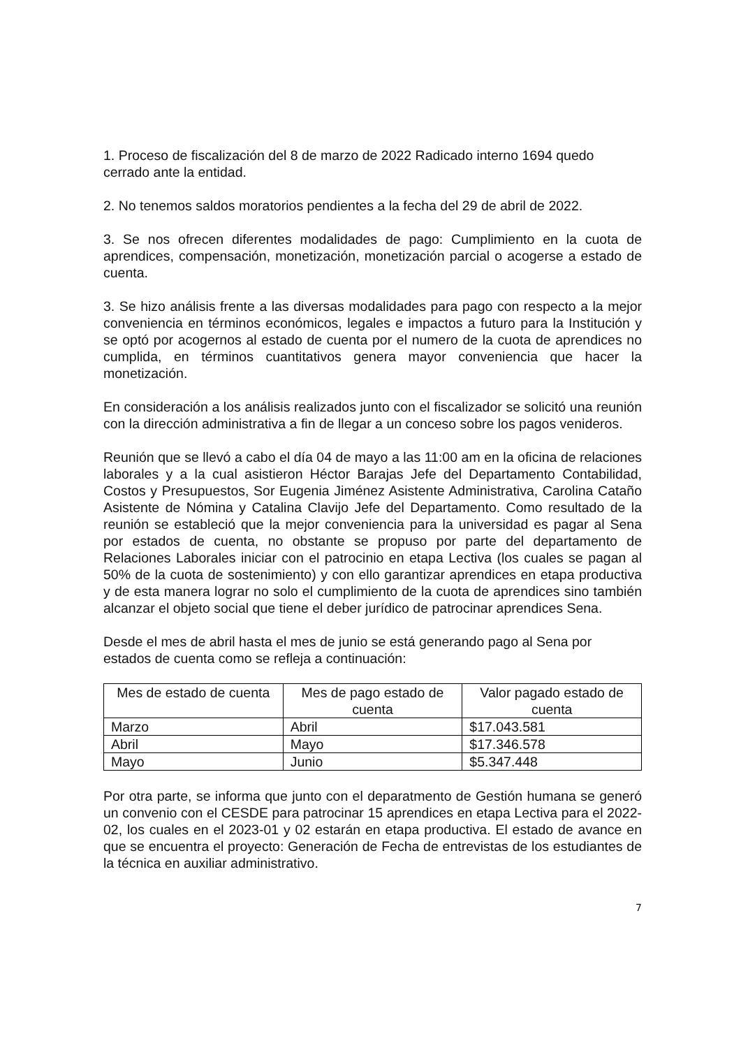1. Proceso de fiscalización del 8 de marzo de 2022 Radicado interno 1694 quedo cerrado ante la entidad.
2. No tenemos saldos moratorios pendientes a la fecha del 29 de abril de 2022.
3. Se nos ofrecen diferentes modalidades de pago: Cumplimiento en la cuota de aprendices, compensación, monetización, monetización parcial o acogerse a estado de cuenta.
3. Se hizo análisis frente a las diversas modalidades para pago con respecto a la mejor conveniencia en términos económicos, legales e impactos a futuro para la Institución y se optó por acogernos al estado de cuenta por el numero de la cuota de aprendices no cumplida, en términos cuantitativos genera mayor conveniencia que hacer la monetización.
En consideración a los análisis realizados junto con el fiscalizador se solicitó una reunión con la dirección administrativa a fin de llegar a un conceso sobre los pagos venideros.
Reunión que se llevó a cabo el día 04 de mayo a las 11:00 am en la oficina de relaciones laborales y a la cual asistieron Héctor Barajas Jefe del Departamento Contabilidad, Costos y Presupuestos, Sor Eugenia Jiménez Asistente Administrativa, Carolina Cataño Asistente de Nómina y Catalina Clavijo Jefe del Departamento. Como resultado de la reunión se estableció que la mejor conveniencia para la universidad es pagar al Sena por estados de cuenta, no obstante se propuso por parte del departamento de Relaciones Laborales iniciar con el patrocinio en etapa Lectiva (los cuales se pagan al 50% de la cuota de sostenimiento) y con ello garantizar aprendices en etapa productiva y de esta manera lograr no solo el cumplimiento de la cuota de aprendices sino también alcanzar el objeto social que tiene el deber jurídico de patrocinar aprendices Sena.
Desde el mes de abril hasta el mes de junio se está generando pago al Sena por estados de cuenta como se refleja a continuación:
| Mes de estado de cuenta | Mes de pago estado de cuenta | Valor pagado estado de cuenta |
| --- | --- | --- |
| Marzo | Abril | $17.043.581 |
| Abril | Mayo | $17.346.578 |
| Mayo | Junio | $5.347.448 |
Por otra parte, se informa que junto con el deparatmento de Gestión humana se generó un convenio con el CESDE para patrocinar 15 aprendices en etapa Lectiva para el 2022-02, los cuales en el 2023-01 y 02 estarán en etapa productiva. El estado de avance en que se encuentra el proyecto: Generación de Fecha de entrevistas de los estudiantes de la técnica en auxiliar administrativo.
7